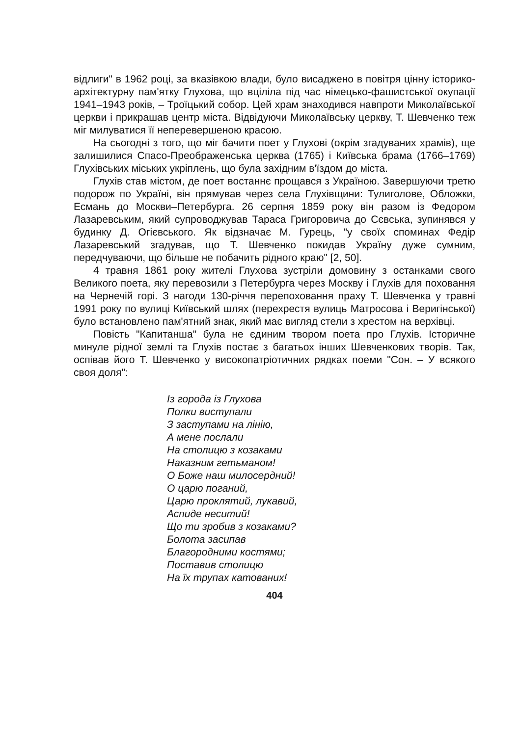відлиги" в 1962 році, за вказівкою влади, було висаджено в повітря цінну історико-архітектурну пам'ятку Глухова, що вціліла під час німецько-фашистської окупації 1941–1943 років, – Троїцький собор. Цей храм знаходився навпроти Миколаївської церкви і прикрашав центр міста. Відвідуючи Миколаївську церкву, Т. Шевченко теж міг милуватися її неперевершеною красою.
На сьогодні з того, що міг бачити поет у Глухові (окрім згадуваних храмів), ще залишилися Спасо-Преображенська церква (1765) і Київська брама (1766–1769) Глухівських міських укріплень, що була західним в'їздом до міста.
Глухів став містом, де поет востаннє прощався з Україною. Завершуючи третю подорож по Україні, він прямував через села Глухівщини: Тулиголове, Обложки, Есмань до Москви–Петербурга. 26 серпня 1859 року він разом із Федором Лазаревським, який супроводжував Тараса Григоровича до Сєвська, зупинявся у будинку Д. Огієвського. Як відзначає М. Гурець, "у своїх споминах Федір Лазаревський згадував, що Т. Шевченко покидав Україну дуже сумним, передчуваючи, що більше не побачить рідного краю" [2, 50].
4 травня 1861 року жителі Глухова зустріли домовину з останками свого Великого поета, яку перевозили з Петербурга через Москву і Глухів для поховання на Чернечій горі. З нагоди 130-річчя перепоховання праху Т. Шевченка у травні 1991 року по вулиці Київський шлях (перехрестя вулиць Матросова і Веригінської) було встановлено пам'ятний знак, який має вигляд стели з хрестом на верхівці.
Повість "Капитанша" була не єдиним твором поета про Глухів. Історичне минуле рідної землі та Глухів постає з багатьох інших Шевченкових творів. Так, оспівав його Т. Шевченко у високопатріотичних рядках поеми "Сон. – У всякого своя доля":
Із города із Глухова
Полки виступали
З заступами на лінію,
А мене послали
На столицю з козаками
Наказним гетьманом!
О Боже наш милосердний!
О царю поганий,
Царю проклятий, лукавий,
Аспиде неситий!
Що ти зробив з козаками?
Болота засипав
Благородними костями;
Поставив столицю
На їх трупах катованих!
404